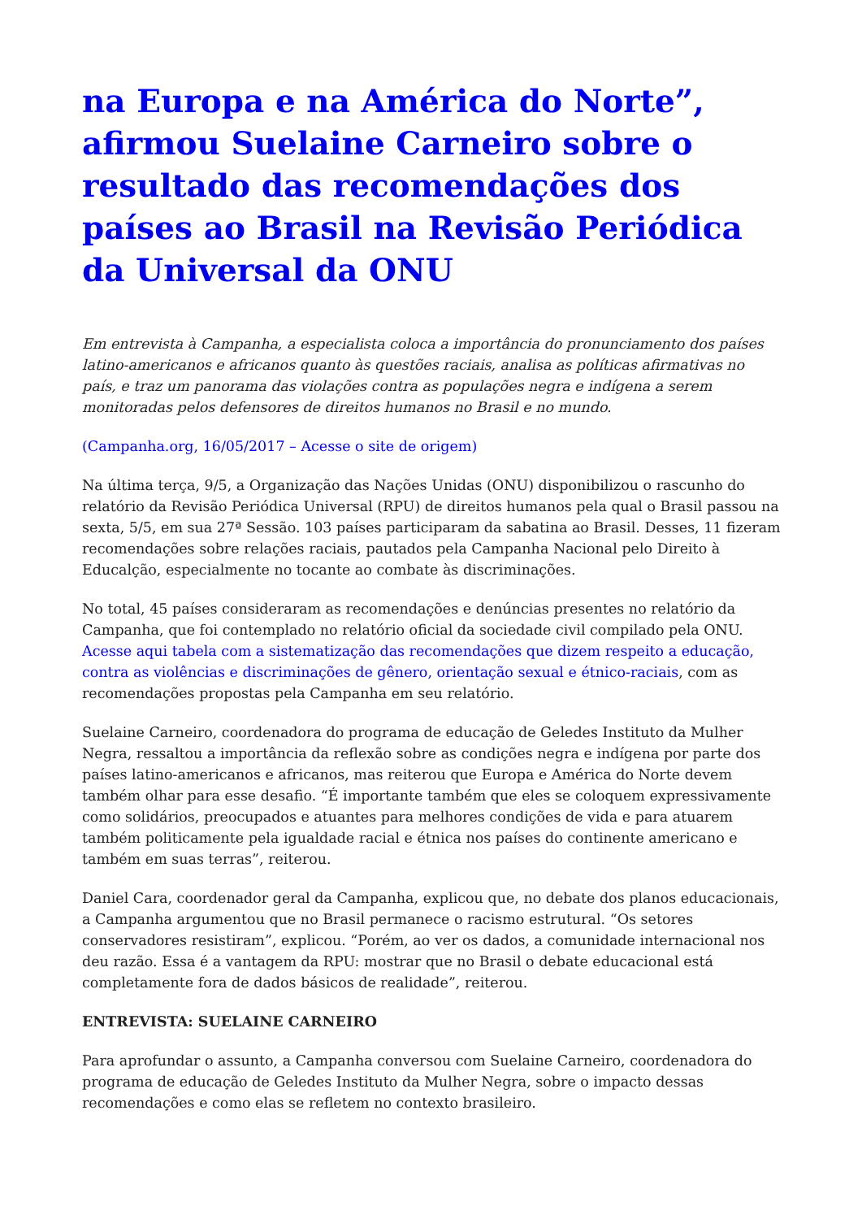na Europa e na América do Norte”, afirmou Suelaine Carneiro sobre o resultado das recomendações dos países ao Brasil na Revisão Periódica da Universal da ONU
Em entrevista à Campanha, a especialista coloca a importância do pronunciamento dos países latino-americanos e africanos quanto às questões raciais, analisa as políticas afirmativas no país, e traz um panorama das violações contra as populações negra e indígena a serem monitoradas pelos defensores de direitos humanos no Brasil e no mundo.
(Campanha.org, 16/05/2017 – Acesse o site de origem)
Na última terça, 9/5, a Organização das Nações Unidas (ONU) disponibilizou o rascunho do relatório da Revisão Periódica Universal (RPU) de direitos humanos pela qual o Brasil passou na sexta, 5/5, em sua 27ª Sessão. 103 países participaram da sabatina ao Brasil. Desses, 11 fizeram recomendações sobre relações raciais, pautados pela Campanha Nacional pelo Direito à Educalção, especialmente no tocante ao combate às discriminações.
No total, 45 países consideraram as recomendações e denúncias presentes no relatório da Campanha, que foi contemplado no relatório oficial da sociedade civil compilado pela ONU. Acesse aqui tabela com a sistematização das recomendações que dizem respeito a educação, contra as violências e discriminações de gênero, orientação sexual e étnico-raciais, com as recomendações propostas pela Campanha em seu relatório.
Suelaine Carneiro, coordenadora do programa de educação de Geledes Instituto da Mulher Negra, ressaltou a importância da reflexão sobre as condições negra e indígena por parte dos países latino-americanos e africanos, mas reiterou que Europa e América do Norte devem também olhar para esse desafio. “É importante também que eles se coloquem expressivamente como solidários, preocupados e atuantes para melhores condições de vida e para atuarem também politicamente pela igualdade racial e étnica nos países do continente americano e também em suas terras”, reiterou.
Daniel Cara, coordenador geral da Campanha, explicou que, no debate dos planos educacionais, a Campanha argumentou que no Brasil permanece o racismo estrutural. “Os setores conservadores resistiram”, explicou. “Porém, ao ver os dados, a comunidade internacional nos deu razão. Essa é a vantagem da RPU: mostrar que no Brasil o debate educacional está completamente fora de dados básicos de realidade”, reiterou.
ENTREVISTA: SUELAINE CARNEIRO
Para aprofundar o assunto, a Campanha conversou com Suelaine Carneiro, coordenadora do programa de educação de Geledes Instituto da Mulher Negra, sobre o impacto dessas recomendações e como elas se refletem no contexto brasileiro.